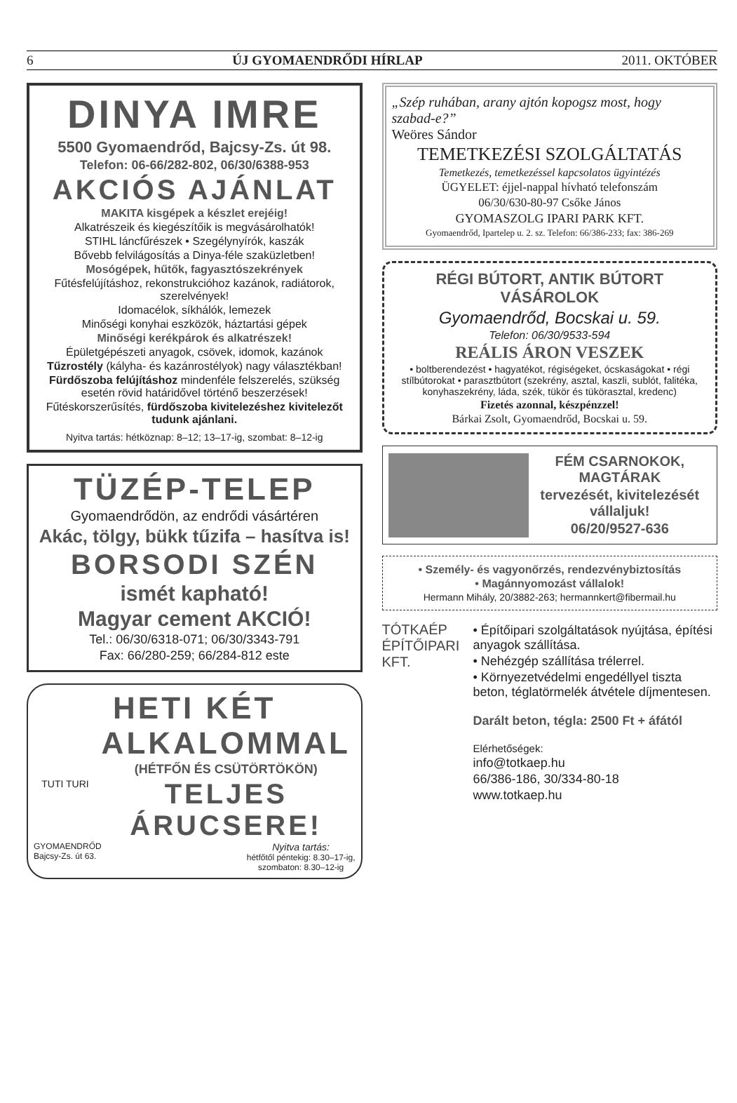6 ÚJ GYOMAENDRŐDI HÍRLAP 2011. OKTÓBER
DINYA IMRE
5500 Gyomaendrőd, Bajcsy-Zs. út 98.
Telefon: 06-66/282-802, 06/30/6388-953
AKCIÓS AJÁNLAT
MAKITA kisgépek a készlet erejéig!
Alkatrészeik és kiegészítőik is megvásárolhatók!
STIHL láncfűrészek • Szegélynyírók, kaszák
Bővebb felvilágosítás a Dinya-féle szaküzletben!
Mosógépek, hűtők, fagyasztószekrények
Fűtésfelújításhoz, rekonstrukcióhoz kazánok, radiátorok, szerelvények!
Idomacélok, síkhálók, lemezek
Minőségi konyhai eszközök, háztartási gépek
Minőségi kerékpárok és alkatrészek!
Épületgépészeti anyagok, csövek, idomok, kazánok
Tűzrostély (kályha- és kazánrostélyok) nagy választékban!
Fürdőszoba felújításhoz mindenféle felszerelés, szükség esetén rövid határidővel történő beszerzések!
Fűtéskorszerűsítés, fürdőszoba kivitelezéshez kivitelezőt tudunk ajánlani.
Nyitva tartás: hétköznap: 8–12; 13–17-ig, szombat: 8–12-ig
TÜZÉP-TELEP
Gyomaendrődön, az endrődi vásártéren
Akác, tölgy, bükk tűzifa – hasítva is!
BORSODI SZÉN
ismét kapható!
Magyar cement AKCIÓ!
Tel.: 06/30/6318-071; 06/30/3343-791
Fax: 66/280-259; 66/284-812 este
HETI KÉT
TUTI TURI
ALKALOMMAL
(HÉTFŐN ÉS CSÜTÖRTÖKÖN)
TELJES ÁRUCSERE!
GYOMAENDRŐD
Bajcsy-Zs. út 63.
Nyitva tartás:
hétfőtől péntekig: 8.30–17-ig,
szombaton: 8.30–12-ig
„Szép ruhában, arany ajtón kopogsz most, hogy szabad-e?”
Weöres Sándor
TEMETKEZÉSI SZOLGÁLTATÁS
Temetkezés, temetkezéssel kapcsolatos ügyintézés
ÜGYELET: éjjel-nappal hívható telefonszám
06/30/630-80-97 Csőke János
GYOMASZOLG IPARI PARK KFT.
Gyomaendrőd, Ipartelep u. 2. sz. Telefon: 66/386-233; fax: 386-269
RÉGI BÚTORT, ANTIK BÚTORT VÁSÁROLOK
Gyomaendrőd, Bocskai u. 59.
Telefon: 06/30/9533-594
REÁLIS ÁRON VESZEK
• boltberendezést • hagyatékot, régiségeket, ócskaságokat • régi stílbútorokat • parasztbútort (szekrény, asztal, kaszli, sublót, falitéka, konyhaszekrény, láda, szék, tükör és tükörasztal, kredenc)
Fizetés azonnal, készpénzzel!
Bárkai Zsolt, Gyomaendrőd, Bocskai u. 59.
FÉM CSARNOKOK, MAGTÁRAK
tervezését, kivitelezését vállaljuk!
06/20/9527-636
• Személy- és vagyonőrzés, rendezvénybiztosítás
• Magánnyomozást vállalok!
Hermann Mihály, 20/3882-263; hermannkert@fibermail.hu
TÓTKAÉP ÉPÍTŐIPARI KFT.
• Építőipari szolgáltatások nyújtása, építési anyagok szállítása.
• Nehézgép szállítása trélerrel.
• Környezetvédelmi engedéllyel tiszta beton, téglatörmelék átvétele díjmentesen.
Darált beton, tégla: 2500 Ft + áfától
Elérhetőségek:
info@totkaep.hu
66/386-186, 30/334-80-18
www.totkaep.hu